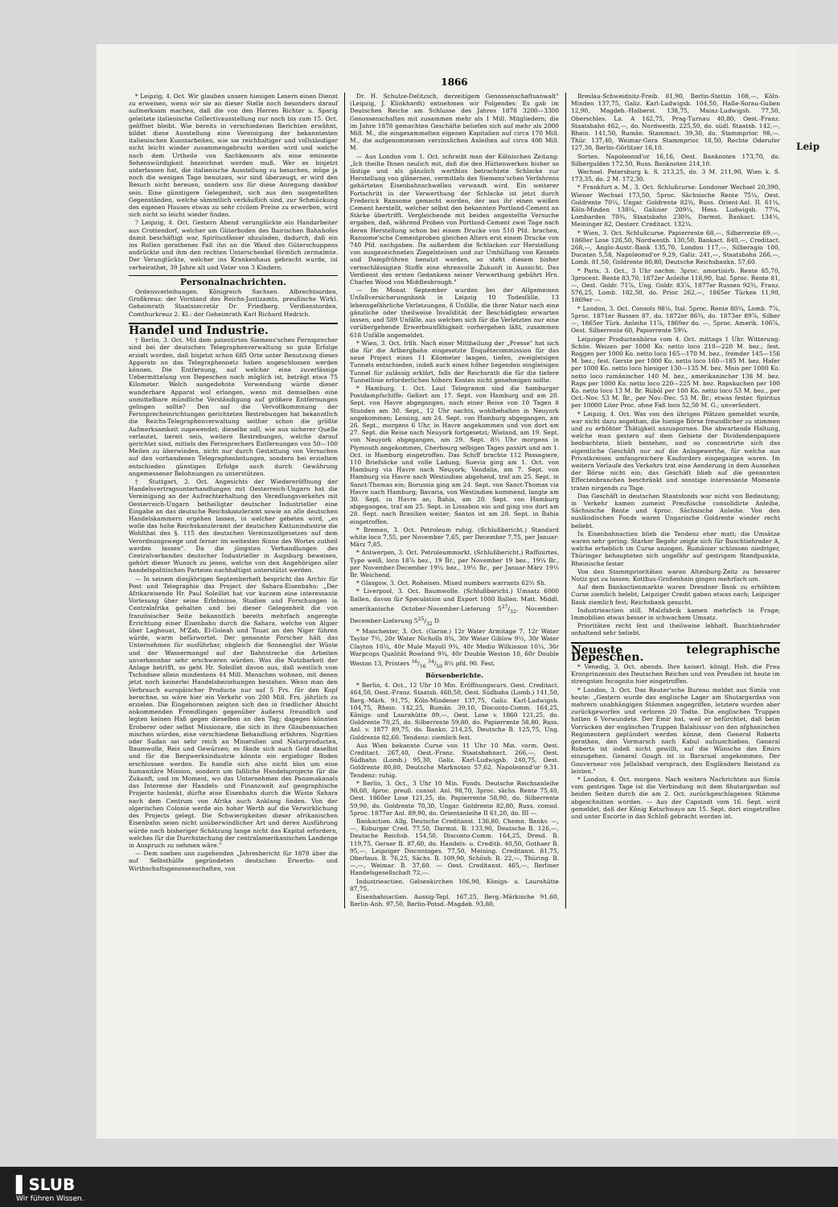1866
* Leipzig, 4. Oct. Wir glauben unsern hiesigen Lesern einen Dienst zu erweisen, wenn wir sie an dieser Stelle noch besonders darauf aufmerksam machen, daß die von den Herren Richter u. Sparig geleitete italienische Collectivausstellung nur noch bis zum 15. Oct. geöffnet bleibt. Wie bereits in verschiedenen Berichten erwähnt, bildet diese Ausstellung eine Vereinigung der bekanntesten italienischen Kunstarbeiten, wie sie reichhaltiger und vollständiger nicht leicht wieder zusammengebracht werden wird und welche nach dem Urtheile von Sachkennern als eine eminente Sehenswürdigkeit bezeichnet werden muß. Wer es bisjetzt unterlassen hat, die italienische Ausstellung zu besuchen, möge ja noch die wenigen Tage benutzen, wir sind überzeugt, er wird den Besuch nicht bereuen, sondern uns für diese Anregung dankbar sein. Eine günstigere Gelegenheit, sich aus den ausgestellten Gegenständen, welche sämmtlich verkäuflich sind, zur Schmückung des eigenen Hauses etwas zu sehr civilem Preise zu erwerben, wird sich nicht so leicht wieder finden.
? Leipzig, 4. Oct. Gestern Abend verunglückte ein Handarbeiter aus Crottendorf, welcher am Güterboden des Bairischen Bahnhofes damit beschäftigt war, Spiritusfässer abzuladen, dadurch, daß ein ins Rollen gerathenes Faß ihn an die Wand des Güterschuppens andrückte und ihm den rechten Unterschenkel förmlich zermalmte. Der Verunglückte, welcher ins Krankenhaus gebracht wurde, ist verheirathet, 39 Jahre alt und Vater von 3 Kindern.
Personalnachrichten.
Ordensverleihungen. Königreich Sachsen. Albrechtsorden, Großkreuz: der Vorstand des Reichs-Justizamts, preußische Wirkl. Geheimrath Staatssecretär Dr. Friedberg. Verdienstorden, Comthurkreuz 2. Kl.: der Geheimrath Karl Richard Hedrich.
Handel und Industrie.
† Berlin, 3. Oct. Mit dem patentirten Siemens'schen Fernsprecher sind bei der deutschen Telegraphenverwaltung so gute Erfolge erzielt worden, daß bisjetzt schon 685 Orte unter Benutzung dieses Apparats an das Telegraphennetz haben angeschlossen werden können. Die Entfernung, auf welcher eine zuverlässige Uebermittelung von Depeschen noch möglich ist, beträgt etwa 75 Kilometer. Welch ausgedehnte Verwendung würde dieser wunderbare Apparat wol erlangen, wenn mit demselben eine unmittelbare mündliche Verständigung auf größere Entfernungen gelingen sollte? Den auf die Vervollkommnung der Fernsprecheinrichtungen gerichteten Bestrebungen hat bekanntlich die Reichs-Telegraphenverwaltung seither schon die größte Aufmerksamkeit zugewendet; dieselbe soll, wie aus sicherer Quelle verlautet, bereit sein, weitere Bestrebungen, welche darauf gerichtet sind, mittels des Fernsprechers Entfernungen von 50—100 Meilen zu überwinden, nicht nur durch Gestattung von Versuchen auf den vorhandenen Telegraphenleitungen, sondern bei erzieltem entschieden günstigen Erfolge auch durch Gewährung angemessener Belohnungen zu unterstützen.
† Stuttgart, 2. Oct. Angesichts der Wiedereröffnung der Handelsvertragsunterhandlungen mit Oesterreich-Ungarn hat die Vereinigung an der Aufrechterhaltung des Veredlungsverkehrs mit Oesterreich-Ungarn betheiligter deutscher Industrieller eine Eingabe an das deutsche Reichskanzleramt sowie an alle deutschen Handelskammern ergehen lassen, in welcher gebeten wird, „es wolle das hohe Reichskanzleramt der deutschen Kattunindustrie die Wohlthat des §. 115 des deutschen Vereinszollgesetzes auf dem Verordnungswege und ferner im weitesten Sinne des Wortes zutheil werden lassen". Da die jüngsten Verhandlungen des Centralverbandes deutscher Industrieller in Augsburg beweisen, gehört dieser Wunsch zu jenen, welche von den Angehörigen aller handelspolitischen Parteien nachhaltigst unterstützt werden.
— In seinem diesjährigen Septemberheft bespricht das Archiv für Post und Telegraphie das Project der Sahara-Eisenbahn: „Der Afrikareisende Hr. Paul Soleillet hat vor kurzem eine interessante Vorlesung über seine Erlebnisse, Studien und Forschungen in Centralafrika gehalten und bei dieser Gelegenheit die von französischer Seite bekanntlich bereits mehrfach angeregte Errichtung einer Eisenbahn durch die Sahara, welche von Algier über Laghouat, M'Zab, El-Goleah und Touat an den Niger führen würde, warm befürwortet. Der genannte Forscher hält das Unternehmen für ausführbar, obgleich die Sonnenglut der Wüste und der Wassermangel auf der Bahnstrecke die Arbeiten unverkennbar sehr erschweren würden. Was die Nutzbarkeit der Anlage betrifft, so geht Hr. Soleillet davon aus, daß westlich vom Tschadsee allein mindestens 44 Mill. Menschen wohnen, mit denen jetzt noch keinerlei Handelsbeziehungen bestehen. Wenn man den Verbrauch europäischer Producte nur auf 5 Frs. für den Kopf berechne, so wäre hier ein Verkehr von 200 Mill. Frs. jährlich zu erzielen. Die Eingeborenen zeigten sich den in friedlicher Absicht ankommenden Fremdlingen gegenüber äußerst freundlich und legten keinen Haß gegen dieselben an den Tag; dagegen könnten Eroberer oder selbst Missionare, die sich in ihre Glaubenssachen mischen würden, eine verschiedene Behandlung erfahren. Nigritien oder Sudan sei sehr reich an Mineralien und Naturproducten, Baumwolle, Reis und Gewürzen; es fände sich auch Gold daselbst und für die Bergwerksindustrie könnte ein ergiebiger Boden erschlossen werden. Es handle sich also nicht blos um eine humanitäre Mission, sondern um faßliche Handelsprojecte für die Zukunft, und im Moment, wo das Unternehmen des Panamakanals das Interesse der Handels- und Finanzwelt auf geographische Projecte hinlenkt, dürfte eine Eisenbahn durch die Wüste Sahara nach dem Centrum von Afrika auch Anklang finden. Von der algerischen Colonie werde ein hoher Werth auf die Verwirklichung des Projects gelegt. Die Schwierigkeiten dieser afrikanischen Eisenbahn seien nicht unüberwindlicher Art und deren Ausführung würde nach bisheriger Schätzung lange nicht das Kapital erfordern, welches für die Durchstechung der centralamerikanischen Landenge in Anspruch zu nehmen wäre."
— Dem soeben uns zugehenden „Jahresbericht für 1878 über die auf Selbsthülfe gegründeten deutschen Erwerbs- und Wirthschaftsgenossenschaften, von
Dr. H. Schulze-Delitzsch, derzeitigem Genossenschaftsanwalt" (Leipzig, J. Klinkhardt) entnehmen wir Folgendes: Es gab im Deutschen Reiche am Schlusse des Jahres 1878 3200—3300 Genossenschaften mit zusammen mehr als 1 Mill. Mitgliedern; die im Jahre 1878 gemachten Geschäfte beliefen sich auf mehr als 2000 Mill. M., die eingesammelten eigenen Kapitalien auf circa 170 Mill. M., die aufgenommenen verzinslichen Anleihen auf circa 400 Mill. M.
— Aus London vom 1. Oct. schreibt man der Kölnischen Zeitung: „Ich theilte Ihnen neulich mit, daß die den Hüttenwerken bisher so lästige und als gänzlich werthlos betrachtete Schlacke zur Herstellung von gläsernen, vermittels des Siemens'schen Verfahrens gehärteten Eisenbahnschwellen verwandt wird. Ein weiterer Fortschritt in der Verwerthung der Schlacke ist jetzt durch Frederick Ransome gemacht worden, der aus ihr einen weißen Cement herstellt, welcher selbst den bekannten Portland-Cement an Stärke übertrifft. Vergleichende mit beiden angestellte Versuche ergaben, daß, während Proben von Portland-Cement zwei Tage nach deren Herstellung schon bei einem Drucke von 510 Pfd. brachen, Ransome'sche Cementproben gleichen Alters erst einem Drucke von 740 Pfd. nachgaben. Da außerdem die Schlacken zur Herstellung von ausgezeichneten Ziegelsteinen und zur Umhüllung von Kesseln und Dampfröhren benutzt werden, so steht diesem bisher vernachlässigten Stoffe eine ehrenvolle Zukunft in Aussicht. Das Verdienst des ersten Gedankens seiner Verwerthung gebührt Hrn. Charles Wood von Middlesbrough."
— Im Monat September wurden bei der Allgemeinen Unfallversicherungsbank in Leipzig 10 Todesfälle, 13 lebensgefährliche Verletzungen, 6 Unfälle, die ihrer Natur nach eine gänzliche oder theilweise Invalidität der Beschädigten erwarten lassen, und 589 Unfälle, aus welchen sich für die Verletzten nur eine vorübergehende Erwerbsunfähigkeit vorhergehen läßt, zusammen 618 Unfälle angemeldet.
* Wien, 3. Oct. frllh. Nach einer Mittheilung der „Presse" hat sich die für die Arlbergbahn eingesetzte Enquêtecommission für das neue Project eines 11 Kilometer langen, tiefen, zweigleisigen Tunnels entschieden, indeß auch einen höher liegenden eingleisigen Tunnel für zulässig erklärt, falls der Reichsrath die für die tiefere Tunnellinie erforderlichen höhern Kosten nicht genehmigen sollte.
* Hamburg, 1. Oct. Laut Telegramm sind die hamburger Postdampfschiffe: Gellert am 17. Sept. von Hamburg und am 20. Sept. von Havre abgegangen, nach einer Reise von 10 Tagen 8 Stunden am 30. Sept., 12 Uhr nachts, wohlbehalten in Neuyork angekommen; Lessing, am 24. Sept. von Hamburg abgegangen, am 26. Sept., morgens 6 Uhr, in Havre angekommen und von dort am 27. Sept. die Reise nach Neuyork fortgesetzt; Wieland, am 19. Sept. von Neuyork abgegangen, am 29. Sept. 8½ Uhr morgens in Plymouth angekommen, Cherbourg selbigen Tages passirt und am 1. Oct. in Hamburg eingetroffen. Das Schiff brachte 112 Passagiere, 110 Briefsäcke und volle Ladung; Suevia ging am 1. Oct. von Hamburg via Havre nach Neuyork; Vandalia, am 7. Sept. von Hamburg via Havre nach Westindien abgehend, traf am 25. Sept. in Sanct-Thomas ein; Borussia ging am 24. Sept. von Sanct-Thomas via Havre nach Hamburg; Bavaria, von Westindien kommend, langte am 30. Sept. in Havre an; Bahia, am 20. Sept. von Hamburg abgegangen, traf am 25. Sept. in Lissabon ein und ging von dort am 28. Sept. nach Brasilien weiter; Santos ist am 28. Sept. in Bahia eingetroffen.
* Bremen, 3. Oct. Petroleum ruhig. (Schlußbericht.) Standard white loco 7,55, per November 7,65, per December 7,75, per Januar-März 7,85.
* Antwerpen, 3. Oct. Petroleummarkt. (Schlußbericht.) Raffinirtes, Type weiß, loco 18⅞ bez., 19 Br., per November 19 bez., 19¼ Br., per November-December 19¼ bez., 19½ Br., per Januar-März 19½ Br. Weichend.
* Glasgow, 3. Oct. Roheisen. Mixed numbers warrants 62½ Sh.
* Liverpool, 3. Oct. Baumwolle. (Schlußbericht.) Umsatz 6000 Ballen, davon für Speculation und Export 1000 Ballen. Matt. Middl. amerikanische October-November-Lieferung 527/32, November-December-Lieferung 525/32 D.
* Manchester, 3. Oct. (Garne.) 12r Water Armitage 7, 12r Water Taylor 7½, 20r Water Nicholls 8¾, 30r Water Giblow 9½, 30r Water Clayton 10¼, 40r Mule Mayoll 9¾, 40r Medio Wilkinson 10¼, 36r Warpcops Qualität Rowland 9¾, 40r Double Weston 10, 60r Double Weston 13, Printers 16/16 34/50 8½ pfd. 90. Fest.
Börsenberichte.
* Berlin, 4. Oct., 12 Uhr 10 Min. Eröffnungscurs. Oest. Creditact. 464,50, Oest.-Franz. Staatsb. 460,50, Oest. Südbahn (Lomb.) 141,50, Berg.-Märk. 91,75, Köln-Mindener 137,75, Galiz. Karl-Ludwigsb. 104,75, Rhein. 142,25, Rumän. 39,10, Disconto-Comm. 164,25, Königs- und Laurahütte 89,—, Oest. Lose v. 1860 121,25, do. Goldrente 70,25, do. Silberrente 59,80, do. Papierrente 58,80, Russ. Anl. v. 1877 89,75, do. Bankn. 214,25, Deutsche B. 125,75, Ung. Goldrente 82,60. Tendenz: ziemlich fest.
Aus Wien bekannte Curse von 11 Uhr 10 Min. vorm. Oest. Creditact. 267,40, Oest.-Franz. Staatsbahnact. 266,—, Oest. Südbahn (Lomb.) 95,30, Galiz. Karl-Ludwigsb. 240,75, Oest. Goldrente 80,80, Deutsche Marknoten 57,62, Napoleonsd'or 9,31. Tendenz: ruhig.
* Berlin, 3. Oct., 3 Uhr 10 Min. Fonds. Deutsche Reichsanleihe 98,60, 4proc. preuß. consol. Anl. 98,70, 3proc. sächs. Rente 75,40, Oest. 1860er Lose 121,25, do. Papierrente 58,90, do. Silberrente 59,90, do. Goldrente 70,30, Ungar. Goldrente 82,80, Russ. consol. 5proc. 1877er Anl. 89,90, do. Orientanleihe II 61,20, do. III —.
Bankactien. Allg. Deutsche Creditanst. 136,80, Chemn. Bankv. —,—, Koburger Cred. 77,50, Darmst. B. 133,90, Deutsche B. 126,—, Deutsche Reichsb. 154,50, Disconto-Comm. 164,25, Dresd. B. 119,75, Geraer B. 87,60, do. Handels- u. Creditb. 40,50, Gothaer B. 95,—, Leipziger Discontoges. 77,50, Meining. Creditanst. 81,75, Oberlaus. B. 76,25, Sächs. B. 109,90, Schönh. B. 22,—, Thüring. B. —,—, Weimar. B. 37,60. — Oest. Creditanst. 465,—, Berliner Handelsgesellschaft 72,—.
Industrieactien. Gelsenkirchen 106,90, Königs- u. Laurahütte 87,75.
Eisenbahnactien. Aussig-Tepl. 167,25, Berg.-Märkische 91,60, Berlin-Anh. 97,50, Berlin-Potsd.-Magdeb. 93,80,
Breslau-Schweidnitz-Freib. 81,90, Berlin-Stettin 108,—, Köln-Minden 137,75, Galiz. Karl-Ludwigsb. 104,50, Halle-Sorau-Guben 12,90, Magdeb.-Halberst. 138,75, Mainz-Ludwigsh. 77,50, Oberschles. La. A 162,75, Prag-Turnau 40,80, Oest.-Franz. Staatsbahn 462,—, do. Nordwestb. 225,50, do. südl. Staatsb. 142,—, Rhein. 141,50, Rumän. Stammact. 39,30, do. Stammprior. 98,—. Thür. 137,40, Weimar-Gera Stammprior. 18,50, Rechte Oderufer 127,30, Berlin-Görlitzer 16,10.
Sorten. Napoleonsd'or 16,16, Oest. Banknoten 173,70, do. Silbergulden 172,50, Russ. Banknoten 214,10.
Wechsel. Petersburg k. S. 213,25, do. 3 M. 211,90, Wien k. S. 173,35, do. 2 M. 172,30.
* Frankfurt a. M., 3. Oct. Schlußcurse: Londoner Wechsel 20,390, Wiener Wechsel 173,50, 5proc. Sächsische Rente 75¼, Oest. Goldrente 70¼, Ungar. Goldrente 82¾, Russ. Orient-Anl. II. 61¼, Köln-Minden 138¼, Galizier 209¼, Hess. Ludwigsb. 77⅛, Lombarden 70¾, Staatsbahn 230¾, Darmst. Bankact. 134½, Meininger 82, Oesterr. Creditact. 132¼.
* Wien, 3. Oct. Schlußcurse. Papierrente 68,—, Silberrente 69,—, 1860er Lose 126,50, Nordwestb. 130,50, Bankact. 840,—, Creditact. 268,—, Anglo-Austr.-Bank 135,70, London 117,—, Silberagio 100, Ducaten 5,58, Napoleonsd'or 9,29, Galiz. 241,—, Staatsbahn 266,—, Lomb. 81,50, Goldrente 80,80, Deutsche Reichsbankn. 57,60.
* Paris, 3. Oct., 3 Uhr nachm. 3proc. amortisirb. Rente 85,70, 3procent. Rente 83,70, 1872er Anleihe 118,90, Ital. 5proc. Rente 81,—, Oest. Goldr. 71⅞, Ung. Goldr. 83⅞, 1877er Russen 92¾, Franz. 576,25, Lomb. 182,50, do. Prior. 262,—, 1865er Türken 11,90, 1869er —.
* London, 3. Oct. Consols 98⅛, Ital. 5proc. Rente 80¼, Lomb. 7⅞, 5proc. 1871er Russen 87, do. 1872er 86¾, do. 1873er 89⅞, Silber —, 1865er Türk. Anleihe 11⅞, 1869er do. —, 5proc. Amerik. 106⅞, Oest. Silberrente 60, Papierrente 59¼.
Leipziger Productenbörse vom 4. Oct. mittags 1 Uhr. Witterung: Schön. Weizen per 1000 Ko. netto loco 210—220 M. bez.; fest. Roggen per 1000 Ko. netto loco 165—170 M. bez., fremder 145—156 M. bez.; fest. Gerste per 1000 Ko. netto loco 160—185 M. bez. Hafer per 1000 Ko. netto loco hiesiger 130—135 M. bez. Mais per 1000 Ko. netto loco rumänischer 140 M. bez., amerikanischer 138 M. bez. Raps per 1000 Ko. netto loco 220—225 M. bez. Rapskuchen per 100 Ko. netto loco 13 M. Br. Rüböl per 100 Ko. netto loco 53 M. bez., per Oct.-Nov. 53 M. Br., per Nov.-Dec. 53 M. Br.; etwas fester. Spiritus per 10000 Liter Proc. ohne Faß loco 52,50 M. G.; unverändert.
* Leipzig, 4. Oct. Was von den übrigen Plätzen gemeldet wurde, war nicht dazu angethan, die hiesige Börse freundlicher zu stimmen und zu erhöhter Thätigkeit anzuspornen. Die abwartende Haltung, welche man gestern auf dem Gebiete der Dividendenpapiere beobachtete, blieb bestehen, und so concentrirte sich das eigentliche Geschäft nur auf die Anlagewerthe, für welche aus Privatkreisen umfangreichere Kauforders eingegangen waren. Im weitern Verlaufe des Verkehrs trat eine Aenderung in dem Aussehen der Börse nicht ein; das Geschäft blieb auf die genannten Effectenbranchen beschränkt und sonstige interessante Momente traten nirgends zu Tage.
Das Geschäft in deutschen Staatsfonds war nicht von Bedeutung; in Verkehr kamen zumeist Preußische consolidirte Anleihe, Sächsische Rente und 4proc. Sächsische Anleihe. Von den ausländischen Fonds waren Ungarische Goldrente wieder recht beliebt.
In Eisenbahnactien blieb die Tendenz eher matt; die Umsätze waren sehr gering. Starker Begehr zeigte sich für Buschtiehrader A, welche erheblich im Curse anzogen. Rumänier schlossen niedriger, Thüringer behaupteten sich ungefähr auf gestrigem Standpunkte, Rheinische fester.
Von den Stammprioritäten waren Altenburg-Zeitz zu besserer Notiz gut zu lassen; Kottbus-Großenhain gingen mehrfach um.
Auf dem Bankactienmarkte waren Dresdner Bank zu erhöhtem Curse ziemlich belebt; Leipziger Credit gaben etwas nach; Leipziger Bank ziemlich fest; Reichsbank gesucht.
Industrieactien still. Malzfabrik kamen mehrfach in Frage; Immobilien etwas besser in schwachem Umsatz.
Prioritäten recht fest und theilweise lebhaft. Buschtiehrader anhaltend sehr beliebt.
Neueste telegraphische Depeschen.
* Venedig, 3. Oct. abends. Ihre kaiserl. königl. Hoh. die Frau Kronprinzessin des Deutschen Reiches und von Preußen ist heute im strengsten Incognito hier eingetroffen.
* London, 3. Oct. Das Reuter'sche Bureau meldet aus Simla von heute: „Gestern wurde das englische Lager am Shutargardan von mehrern unabhängigen Stämmen angegriffen, letztere wurden aber zurückgeworfen und verloren 20 Todte. Die englischen Truppen hatten 6 Verwundete. Der Emir hat, weil er befürchtet, daß beim Vorrücken der englischen Truppen Balahissar von den afghanischen Regimentern geplündert werden könne, dem General Roberts gerathen, den Vormarsch nach Kabul aufzuschieben. General Roberts ist indeß nicht gewillt, auf die Wünsche des Emirs einzugehen. General Gough ist in Bararual angekommen. Der Gouverneur von Jellalabad versprach, den Engländern Beistand zu leisten."
* London, 4. Oct. morgens. Nach weitern Nachrichten aus Simla vom gestrigen Tage ist die Verbindung mit dem Shutargardan auf beiden Seiten durch die am 2. Oct. zurückgeschlagenen Stämme abgeschnitten worden. — Aus der Capstadt vom 16. Sept. wird gemeldet, daß der König Ketschwayo am 15. Sept. dort eingetroffen und unter Escorte in das Schloß gebracht worden ist.
Leip
▌SLUB
Wir führen Wissen.